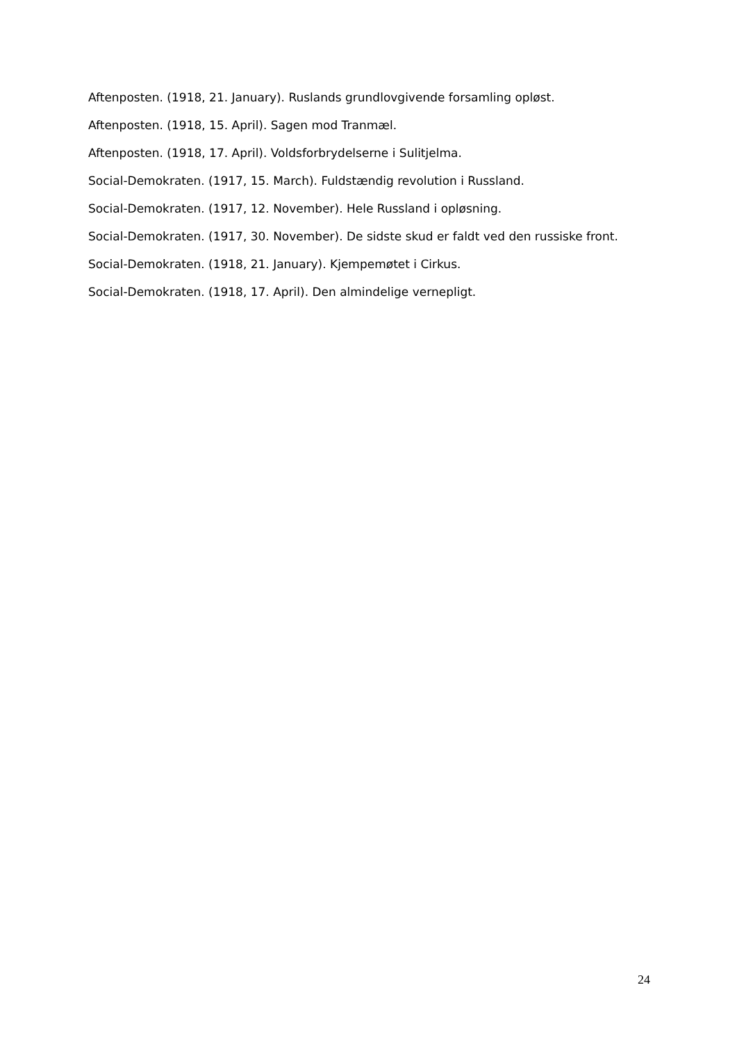Aftenposten. (1918, 21. January). Ruslands grundlovgivende forsamling opløst.
Aftenposten. (1918, 15. April). Sagen mod Tranmæl.
Aftenposten. (1918, 17. April). Voldsforbrydelserne i Sulitjelma.
Social-Demokraten. (1917, 15. March). Fuldstændig revolution i Russland.
Social-Demokraten. (1917, 12. November). Hele Russland i opløsning.
Social-Demokraten. (1917, 30. November). De sidste skud er faldt ved den russiske front.
Social-Demokraten. (1918, 21. January). Kjempemøtet i Cirkus.
Social-Demokraten. (1918, 17. April). Den almindelige vernepligt.
24